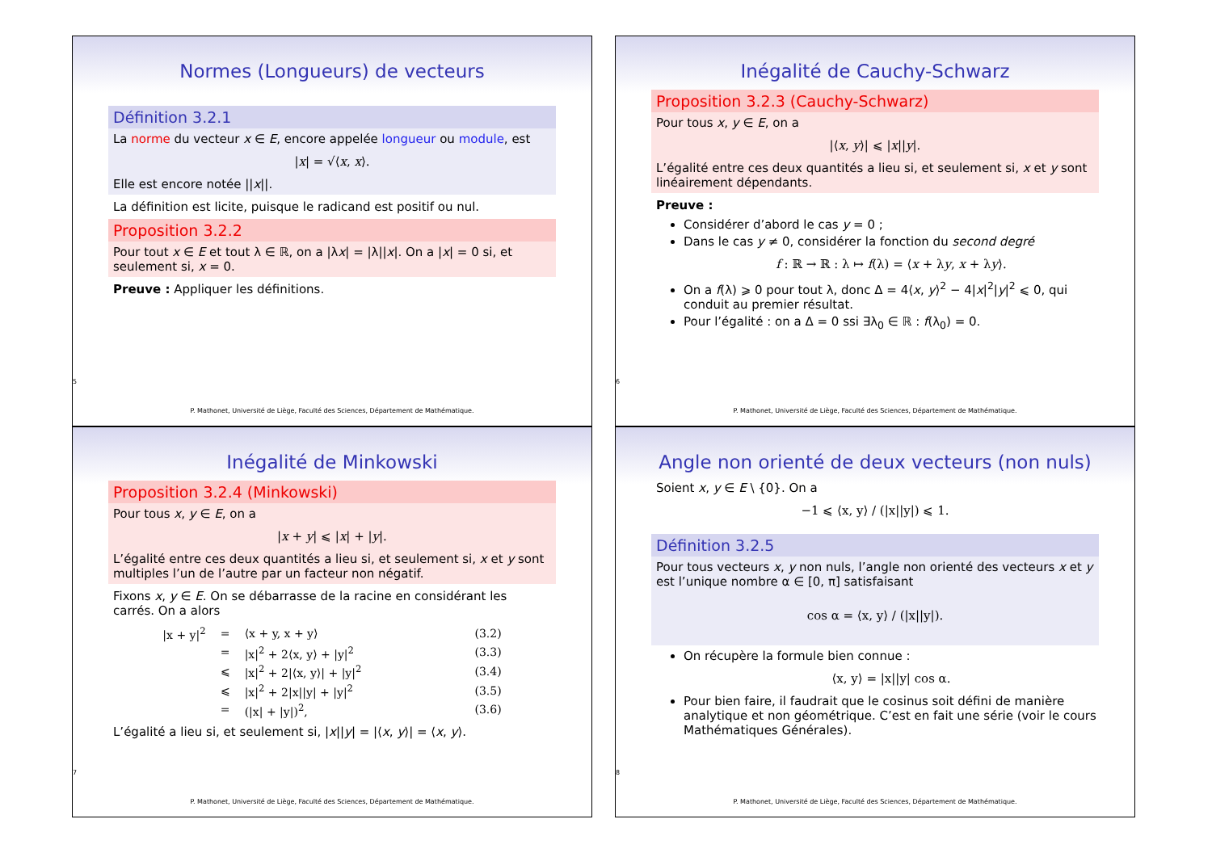Normes (Longueurs) de vecteurs
Définition 3.2.1
La norme du vecteur x ∈ E, encore appelée longueur ou module, est
|x| = √⟨x, x⟩.
Elle est encore notée ||x||.
La définition est licite, puisque le radicand est positif ou nul.
Proposition 3.2.2
Pour tout x ∈ E et tout λ ∈ ℝ, on a |λx| = |λ||x|. On a |x| = 0 si, et seulement si, x = 0.
Preuve : Appliquer les définitions.
5
P. Mathonet, Université de Liège, Faculté des Sciences, Département de Mathématique.
Inégalité de Cauchy-Schwarz
Proposition 3.2.3 (Cauchy-Schwarz)
Pour tous x, y ∈ E, on a
|⟨x, y⟩| ⩽ |x||y|.
L’égalité entre ces deux quantités a lieu si, et seulement si, x et y sont linéairement dépendants.
Preuve :
Considérer d’abord le cas y = 0 ;
Dans le cas y ≠ 0, considérer la fonction du second degré
f : ℝ → ℝ : λ ↦ f(λ) = ⟨x + λy, x + λy⟩.
On a f(λ) ⩾ 0 pour tout λ, donc Δ = 4⟨x, y⟩<sup>2</sup> − 4|x|<sup>2</sup>|y|<sup>2</sup> ⩽ 0, qui conduit au premier résultat.
Pour l’égalité : on a Δ = 0 ssi ∃λ<sub>0</sub> ∈ ℝ : f(λ<sub>0</sub>) = 0.
6
P. Mathonet, Université de Liège, Faculté des Sciences, Département de Mathématique.
Inégalité de Minkowski
Proposition 3.2.4 (Minkowski)
Pour tous x, y ∈ E, on a
|x + y| ⩽ |x| + |y|.
L’égalité entre ces deux quantités a lieu si, et seulement si, x et y sont multiples l’un de l’autre par un facteur non négatif.
Fixons x, y ∈ E. On se débarrasse de la racine en considérant les carrés. On a alors
| /x + y/<sup>2</sup> | = | ⟨x + y, x + y⟩ | (3.2) |
| | = | /x/<sup>2</sup> + 2⟨x, y⟩ + /y/<sup>2</sup> | (3.3) |
| | ⩽ | /x/<sup>2</sup> + 2/⟨x, y⟩/ + /y/<sup>2</sup> | (3.4) |
| | ⩽ | /x/<sup>2</sup> + 2/x//y/ + /y/<sup>2</sup> | (3.5) |
| | = | (/x/ + /y/)<sup>2</sup>, | (3.6) |
L’égalité a lieu si, et seulement si, |x||y| = |⟨x, y⟩| = ⟨x, y⟩.
7
P. Mathonet, Université de Liège, Faculté des Sciences, Département de Mathématique.
Angle non orienté de deux vecteurs (non nuls)
Soient x, y ∈ E \ {0}. On a
−1 ⩽ ⟨x, y⟩ / (|x||y|) ⩽ 1.
Définition 3.2.5
Pour tous vecteurs x, y non nuls, l’angle non orienté des vecteurs x et y est l’unique nombre α ∈ [0, π] satisfaisant
cos α = ⟨x, y⟩ / (|x||y|).
On récupère la formule bien connue :
⟨x, y⟩ = |x||y| cos α.
Pour bien faire, il faudrait que le cosinus soit défini de manière analytique et non géométrique. C’est en fait une série (voir le cours Mathématiques Générales).
8
P. Mathonet, Université de Liège, Faculté des Sciences, Département de Mathématique.